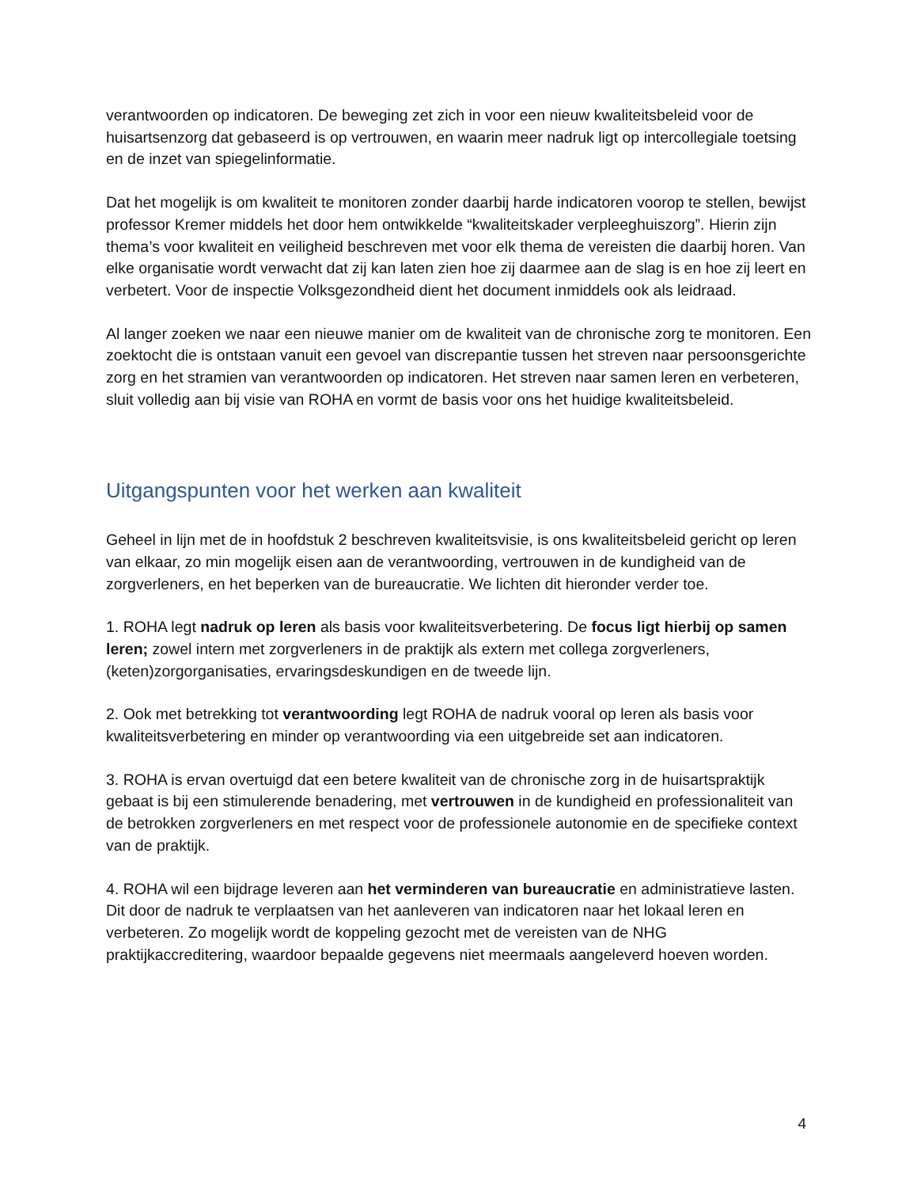verantwoorden op indicatoren. De beweging zet zich in voor een nieuw kwaliteitsbeleid voor de huisartsenzorg dat gebaseerd is op vertrouwen, en waarin meer nadruk ligt op intercollegiale toetsing en de inzet van spiegelinformatie.
Dat het mogelijk is om kwaliteit te monitoren zonder daarbij harde indicatoren voorop te stellen, bewijst professor Kremer middels het door hem ontwikkelde “kwaliteitskader verpleeghuiszorg”. Hierin zijn thema’s voor kwaliteit en veiligheid beschreven met voor elk thema de vereisten die daarbij horen. Van elke organisatie wordt verwacht dat zij kan laten zien hoe zij daarmee aan de slag is en hoe zij leert en verbetert. Voor de inspectie Volksgezondheid dient het document inmiddels ook als leidraad.
Al langer zoeken we naar een nieuwe manier om de kwaliteit van de chronische zorg te monitoren. Een zoektocht die is ontstaan vanuit een gevoel van discrepantie tussen het streven naar persoonsgerichte zorg en het stramien van verantwoorden op indicatoren. Het streven naar samen leren en verbeteren, sluit volledig aan bij visie van ROHA en vormt de basis voor ons het huidige kwaliteitsbeleid.
Uitgangspunten voor het werken aan kwaliteit
Geheel in lijn met de in hoofdstuk 2 beschreven kwaliteitsvisie, is ons kwaliteitsbeleid gericht op leren van elkaar, zo min mogelijk eisen aan de verantwoording, vertrouwen in de kundigheid van de zorgverleners, en het beperken van de bureaucratie. We lichten dit hieronder verder toe.
1. ROHA legt nadruk op leren als basis voor kwaliteitsverbetering. De focus ligt hierbij op samen leren; zowel intern met zorgverleners in de praktijk als extern met collega zorgverleners, (keten)zorgorganisaties, ervaringsdeskundigen en de tweede lijn.
2. Ook met betrekking tot verantwoording legt ROHA de nadruk vooral op leren als basis voor kwaliteitsverbetering en minder op verantwoording via een uitgebreide set aan indicatoren.
3. ROHA is ervan overtuigd dat een betere kwaliteit van de chronische zorg in de huisartspraktijk gebaat is bij een stimulerende benadering, met vertrouwen in de kundigheid en professionaliteit van de betrokken zorgverleners en met respect voor de professionele autonomie en de specifieke context van de praktijk.
4. ROHA wil een bijdrage leveren aan het verminderen van bureaucratie en administratieve lasten. Dit door de nadruk te verplaatsen van het aanleveren van indicatoren naar het lokaal leren en verbeteren. Zo mogelijk wordt de koppeling gezocht met de vereisten van de NHG praktijkaccreditering, waardoor bepaalde gegevens niet meermaals aangeleverd hoeven worden.
4